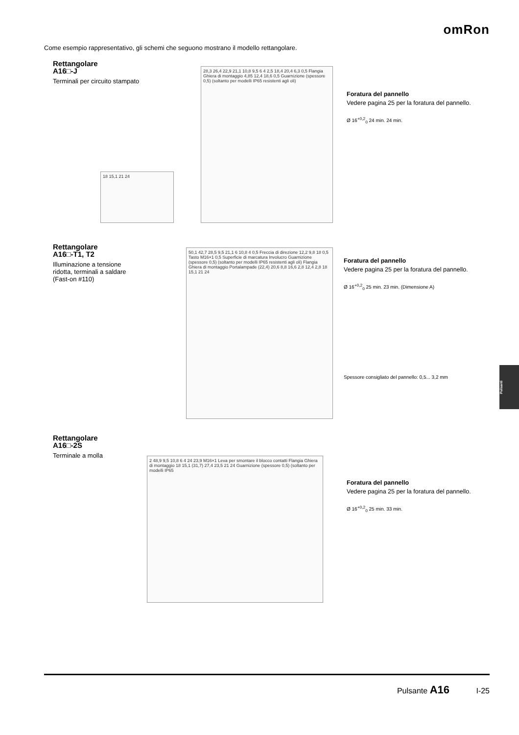omRon
Come esempio rappresentativo, gli schemi che seguono mostrano il modello rettangolare.
Rettangolare
A16□-J
Terminali per circuito stampato
28,3 26,4 22,9 21,1 10,8 9,5 6 4 2,5 18,4 20,4 6,3 0,5 Flangia Ghiera di montaggio 4,85 12,4 18,6 0,5 Guarnizione (spessore 0,5) (soltanto per modelli IP65 resistenti agli oli)
18 15,1 21 24
Foratura del pannello
Vedere pagina 25 per la foratura del pannello.
Ø 16<sup>+0,2</sup><sub>0</sub> 24 min. 24 min.
Rettangolare
A16□-T1, T2
Illuminazione a tensione
ridotta, terminali a saldare
(Fast-on #110)
50,1 42,7 28,5 9,5 21,1 6 10,8 4 0,5 Freccia di direzione 12,2 9,8 18 0,5 Tasto M16×1 0,5 Superficie di marcatura Involucro Guarnizione (spessore 0,5) (soltanto per modelli IP65 resistenti agli oli) Flangia Ghiera di montaggio Portalampade (22,4) 20,6 8,8 16,6 2,8 12,4 2,8 18 15,1 21 24
Foratura del pannello
Vedere pagina 25 per la foratura del pannello.
Ø 16<sup>+0,2</sup><sub>0</sub> 25 min. 23 min. (Dimensione A)
Spessore consigliato del pannello: 0,5... 3,2 mm
Rettangolare
A16□-2S
Terminale a molla
2 48,9 9,5 10,8 6 4 24 23,9 M16×1 Leva per smontare il blocco contatti Flangia Ghiera di montaggio 18 15,1 (31,7) 27,4 23,5 21 24 Guarnizione (spessore 0,5) (soltanto per modelli IP65
Foratura del pannello
Vedere pagina 25 per la foratura del pannello.
Ø 16<sup>+0,2</sup><sub>0</sub> 25 min. 33 min.
Pulsanti
Pulsante A16 I-25